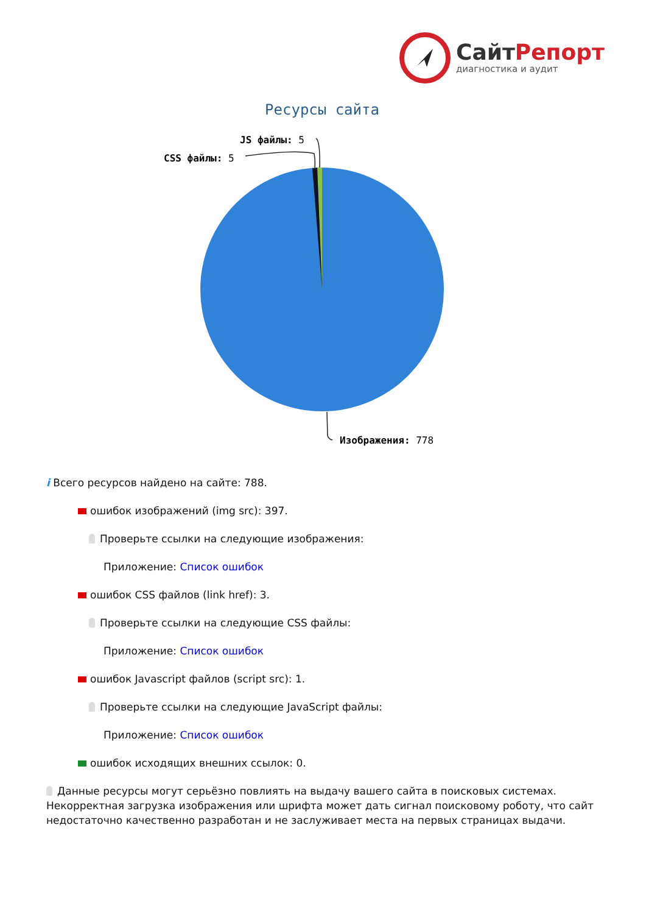СайтРепорт
диагностика и аудит
Ресурсы сайта
JS файлы: 5
CSS файлы: 5
Изображения: 778
i Всего ресурсов найдено на сайте: 788.
ошибок изображений (img src): 397.
Проверьте ссылки на следующие изображения:
Приложение: Список ошибок
ошибок CSS файлов (link href): 3.
Проверьте ссылки на следующие CSS файлы:
Приложение: Список ошибок
ошибок Javascript файлов (script src): 1.
Проверьте ссылки на следующие JavaScript файлы:
Приложение: Список ошибок
ошибок исходящих внешних ссылок: 0.
Данные ресурсы могут серьёзно повлиять на выдачу вашего сайта в поисковых системах. Некорректная загрузка изображения или шрифта может дать сигнал поисковому роботу, что сайт недостаточно качественно разработан и не заслуживает места на первых страницах выдачи.